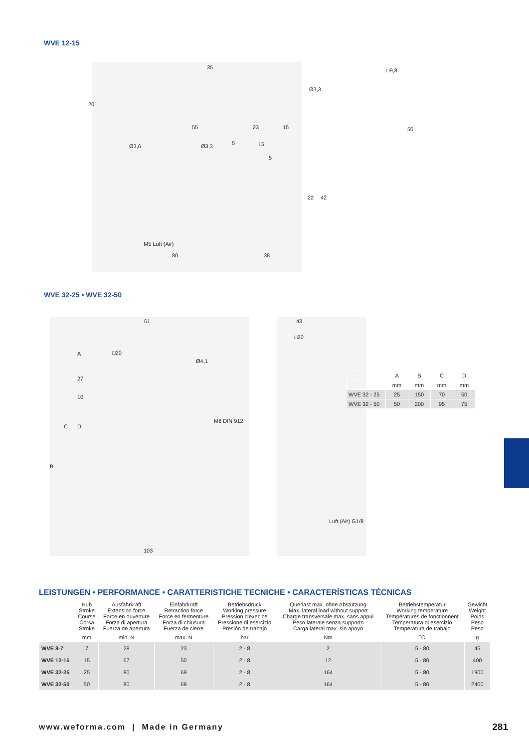WVE 12-15
35
20
Ø3,3
55 23 15
Ø3,6 Ø3,3 5 15
5
22 42
M5 Luft (Air)
80 38
□9,8
50
WVE 32-25 ▪ WVE 32-50
61
□20
Ø4,1
A
27
10
C D
B
M8 DIN 912
103
43
□20
Luft (Air) G1/8
| | A | B | C | D |
| | mm | mm | mm | mm |
| WVE 32 - 25 | 25 | 150 | 70 | 50 |
| WVE 32 - 50 | 50 | 200 | 95 | 75 |
LEISTUNGEN ▪ PERFORMANCE ▪ CARATTERISTICHE TECNICHE ▪ CARACTERÍSTICAS TÉCNICAS
| | Hub Stroke Course Corsa Stroke | Ausfahrkraft Extension force Force en ouverture Forza di apertura Fuerza de apertura | Einfahrkraft Retraction force Force en fermenture Forza di chiusura Fuerza de cierre | Betriebsdruck Working pressure Pression d'execice Pressione di esercizio Presión de trabajo | Querlast max. ohne Abstützung Max. lateral load without support Charge transversale max. sans appui Peso laterale senza supporto Carga lateral max. sin apoyo | Betriebstemperatur Working temperature Températures de fonctionnent Temperatura di esercizio Temperatura de trabajo | Gewicht Weight Poids Peso Peso |
| | mm | min. N | max. N | bar | Nm | ˚C | g |
| WVE 8-7 | 7 | 28 | 23 | 2 - 8 | 2 | 5 - 80 | 45 |
| WVE 12-15 | 15 | 67 | 50 | 2 - 8 | 12 | 5 - 80 | 400 |
| WVE 32-25 | 25 | 80 | 69 | 2 - 8 | 164 | 5 - 80 | 1900 |
| WVE 32-50 | 50 | 80 | 69 | 2 - 8 | 164 | 5 - 80 | 2400 |
www.weforma.com | Made in Germany
281